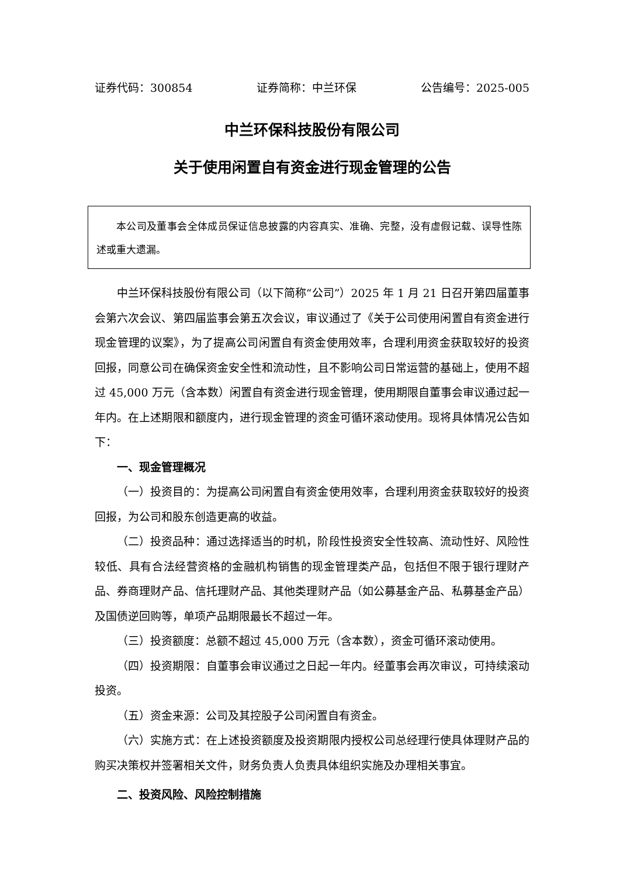证券代码：300854 证券简称：中兰环保 公告编号：2025-005
中兰环保科技股份有限公司
关于使用闲置自有资金进行现金管理的公告
本公司及董事会全体成员保证信息披露的内容真实、准确、完整，没有虚假记载、误导性陈述或重大遗漏。
中兰环保科技股份有限公司（以下简称“公司”）2025 年 1 月 21 日召开第四届董事会第六次会议、第四届监事会第五次会议，审议通过了《关于公司使用闲置自有资金进行现金管理的议案》，为了提高公司闲置自有资金使用效率，合理利用资金获取较好的投资回报，同意公司在确保资金安全性和流动性，且不影响公司日常运营的基础上，使用不超过 45,000 万元（含本数）闲置自有资金进行现金管理，使用期限自董事会审议通过起一年内。在上述期限和额度内，进行现金管理的资金可循环滚动使用。现将具体情况公告如下：
一、现金管理概况
（一）投资目的：为提高公司闲置自有资金使用效率，合理利用资金获取较好的投资回报，为公司和股东创造更高的收益。
（二）投资品种：通过选择适当的时机，阶段性投资安全性较高、流动性好、风险性较低、具有合法经营资格的金融机构销售的现金管理类产品，包括但不限于银行理财产品、券商理财产品、信托理财产品、其他类理财产品（如公募基金产品、私募基金产品）及国债逆回购等，单项产品期限最长不超过一年。
（三）投资额度：总额不超过 45,000 万元（含本数），资金可循环滚动使用。
（四）投资期限：自董事会审议通过之日起一年内。经董事会再次审议，可持续滚动投资。
（五）资金来源：公司及其控股子公司闲置自有资金。
（六）实施方式：在上述投资额度及投资期限内授权公司总经理行使具体理财产品的购买决策权并签署相关文件，财务负责人负责具体组织实施及办理相关事宜。
二、投资风险、风险控制措施